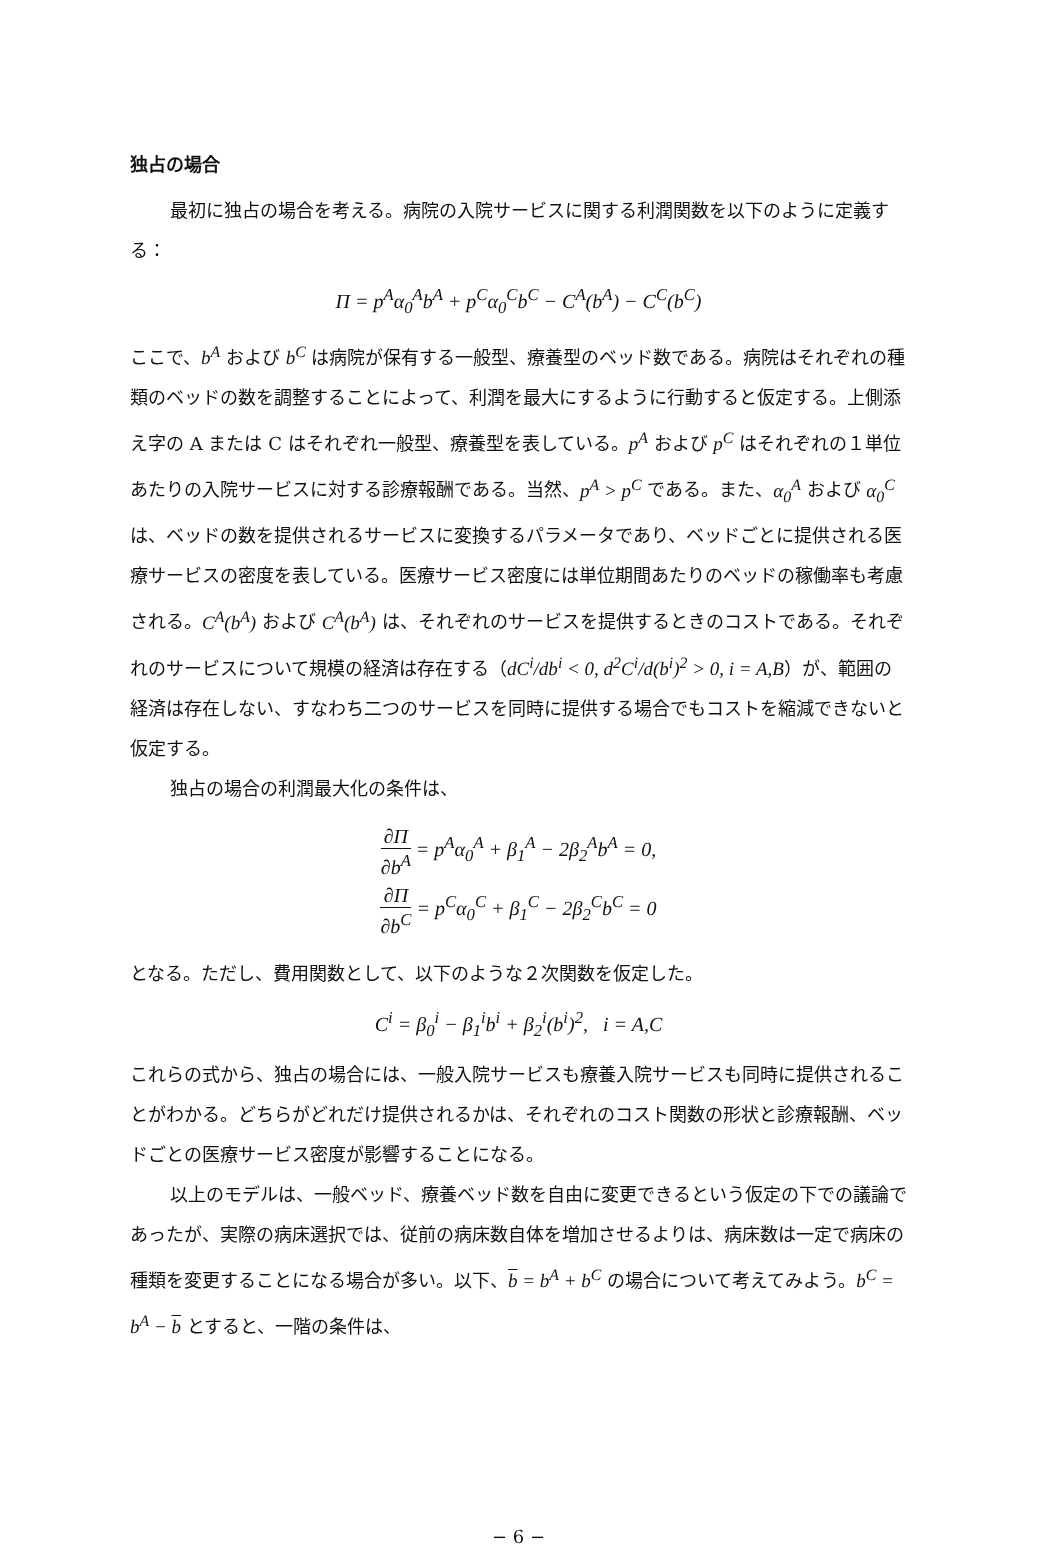独占の場合
最初に独占の場合を考える。病院の入院サービスに関する利潤関数を以下のように定義する：
Π = p<sup>A</sup>α<sub>0</sub><sup>A</sup>b<sup>A</sup> + p<sup>C</sup>α<sub>0</sub><sup>C</sup>b<sup>C</sup> − C<sup>A</sup>(b<sup>A</sup>) − C<sup>C</sup>(b<sup>C</sup>)
ここで、b<sup>A</sup> および b<sup>C</sup> は病院が保有する一般型、療養型のベッド数である。病院はそれぞれの種類のベッドの数を調整することによって、利潤を最大にするように行動すると仮定する。上側添え字の A または C はそれぞれ一般型、療養型を表している。p<sup>A</sup> および p<sup>C</sup> はそれぞれの１単位あたりの入院サービスに対する診療報酬である。当然、p<sup>A</sup> > p<sup>C</sup> である。また、α<sub>0</sub><sup>A</sup> および α<sub>0</sub><sup>C</sup> は、ベッドの数を提供されるサービスに変換するパラメータであり、ベッドごとに提供される医療サービスの密度を表している。医療サービス密度には単位期間あたりのベッドの稼働率も考慮される。C<sup>A</sup>(b<sup>A</sup>) および C<sup>A</sup>(b<sup>A</sup>) は、それぞれのサービスを提供するときのコストである。それぞれのサービスについて規模の経済は存在する（dC<sup>i</sup>/db<sup>i</sup> < 0, d<sup>2</sup>C<sup>i</sup>/d(b<sup>i</sup>)<sup>2</sup> > 0, i = A,B）が、範囲の経済は存在しない、すなわち二つのサービスを同時に提供する場合でもコストを縮減できないと仮定する。
独占の場合の利潤最大化の条件は、
∂Π ∂b<sup>A</sup> = p<sup>A</sup>α<sub>0</sub><sup>A</sup> + β<sub>1</sub><sup>A</sup> − 2β<sub>2</sub><sup>A</sup>b<sup>A</sup> = 0,
∂Π ∂b<sup>C</sup> = p<sup>C</sup>α<sub>0</sub><sup>C</sup> + β<sub>1</sub><sup>C</sup> − 2β<sub>2</sub><sup>C</sup>b<sup>C</sup> = 0
となる。ただし、費用関数として、以下のような２次関数を仮定した。
C<sup>i</sup> = β<sub>0</sub><sup>i</sup> − β<sub>1</sub><sup>i</sup>b<sup>i</sup> + β<sub>2</sub><sup>i</sup>(b<sup>i</sup>)<sup>2</sup>, i = A,C
これらの式から、独占の場合には、一般入院サービスも療養入院サービスも同時に提供されることがわかる。どちらがどれだけ提供されるかは、それぞれのコスト関数の形状と診療報酬、ベッドごとの医療サービス密度が影響することになる。
以上のモデルは、一般ベッド、療養ベッド数を自由に変更できるという仮定の下での議論であったが、実際の病床選択では、従前の病床数自体を増加させるよりは、病床数は一定で病床の種類を変更することになる場合が多い。以下、b = b<sup>A</sup> + b<sup>C</sup> の場合について考えてみよう。b<sup>C</sup> = b<sup>A</sup> − b とすると、一階の条件は、
− 6 −